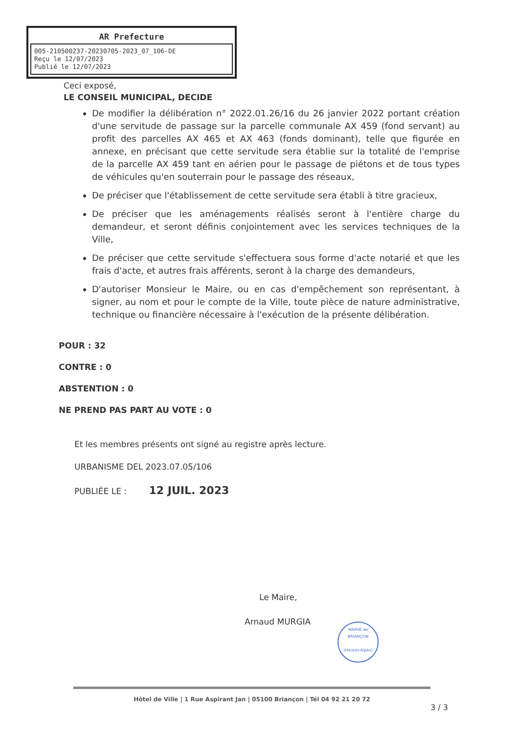AR Prefecture
005-210500237-20230705-2023_07_106-DE
Reçu le 12/07/2023
Publié le 12/07/2023
Ceci exposé,
LE CONSEIL MUNICIPAL, DECIDE
De modifier la délibération n° 2022.01.26/16 du 26 janvier 2022 portant création d'une servitude de passage sur la parcelle communale AX 459 (fond servant) au profit des parcelles AX 465 et AX 463 (fonds dominant), telle que figurée en annexe, en précisant que cette servitude sera établie sur la totalité de l'emprise de la parcelle AX 459 tant en aérien pour le passage de piétons et de tous types de véhicules qu'en souterrain pour le passage des réseaux,
De préciser que l'établissement de cette servitude sera établi à titre gracieux,
De préciser que les aménagements réalisés seront à l'entière charge du demandeur, et seront définis conjointement avec les services techniques de la Ville,
De préciser que cette servitude s'effectuera sous forme d'acte notarié et que les frais d'acte, et autres frais afférents, seront à la charge des demandeurs,
D'autoriser Monsieur le Maire, ou en cas d'empêchement son représentant, à signer, au nom et pour le compte de la Ville, toute pièce de nature administrative, technique ou financière nécessaire à l'exécution de la présente délibération.
POUR : 32
CONTRE : 0
ABSTENTION : 0
NE PREND PAS PART AU VOTE : 0
Et les membres présents ont signé au registre après lecture.
URBANISME DEL 2023.07.05/106
PUBLIÉE LE : 12 JUIL. 2023
Le Maire,
Arnaud MURGIA
MAIRIE de BRIANÇON
(Hautes-Alpes)
Hôtel de Ville | 1 Rue Aspirant Jan | 05100 Briançon | Tél 04 92 21 20 72
3 / 3